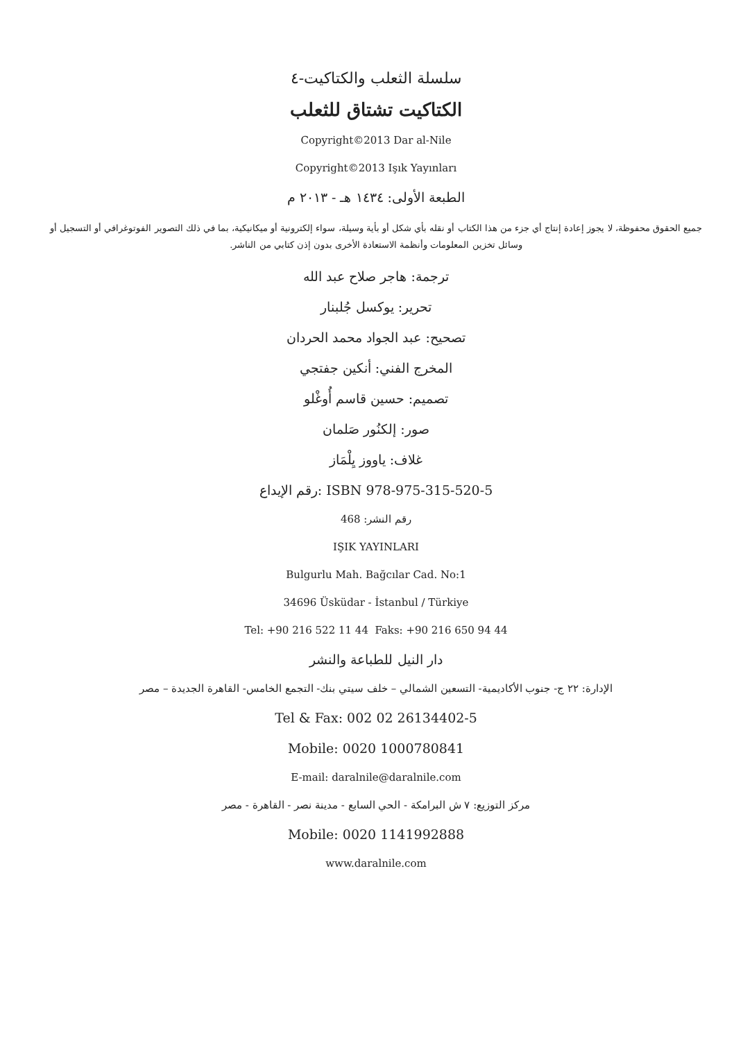سلسلة الثعلب والكتاكيت-٤
الكتاكيت تشتاق للثعلب
Copyright©2013 Dar al-Nile
Copyright©2013 Işık Yayınları
الطبعة الأولى: ١٤٣٤ هـ - ٢٠١٣ م
جميع الحقوق محفوظة، لا يجوز إعادة إنتاج أي جزء من هذا الكتاب أو نقله بأي شكل أو بأية وسيلة، سواء إلكترونية أو ميكانيكية، بما في ذلك التصوير الفوتوغرافي أو التسجيل أو وسائل تخزين المعلومات وأنظمة الاستعادة الأخرى بدون إذن كتابي من الناشر.
ترجمة: هاجر صلاح عبد الله
تحرير: يوكسل جُلبنار
تصحيح: عبد الجواد محمد الحردان
المخرج الفني: أنكين جفتجي
تصميم: حسين قاسم أُوغْلو
صور: إلكنُور صَلمان
غلاف: ياووز يِلْمَاز
رقم الإيداع: ISBN 978-975-315-520-5
رقم النشر: 468
IŞIK YAYINLARI
Bulgurlu Mah. Bağcılar Cad. No:1
34696 Üsküdar - İstanbul / Türkiye
Tel: +90 216 522 11 44 Faks: +90 216 650 94 44
دار النيل للطباعة والنشر
الإدارة: ٢٢ ج- جنوب الأكاديمية- التسعين الشمالي – خلف سيتي بنك- التجمع الخامس- القاهرة الجديدة – مصر
Tel & Fax: 002 02 26134402-5
Mobile: 0020 1000780841
E-mail: daralnile@daralnile.com
مركز التوزيع: ٧ ش البرامكة - الحي السابع - مدينة نصر - القاهرة - مصر
Mobile: 0020 1141992888
www.daralnile.com